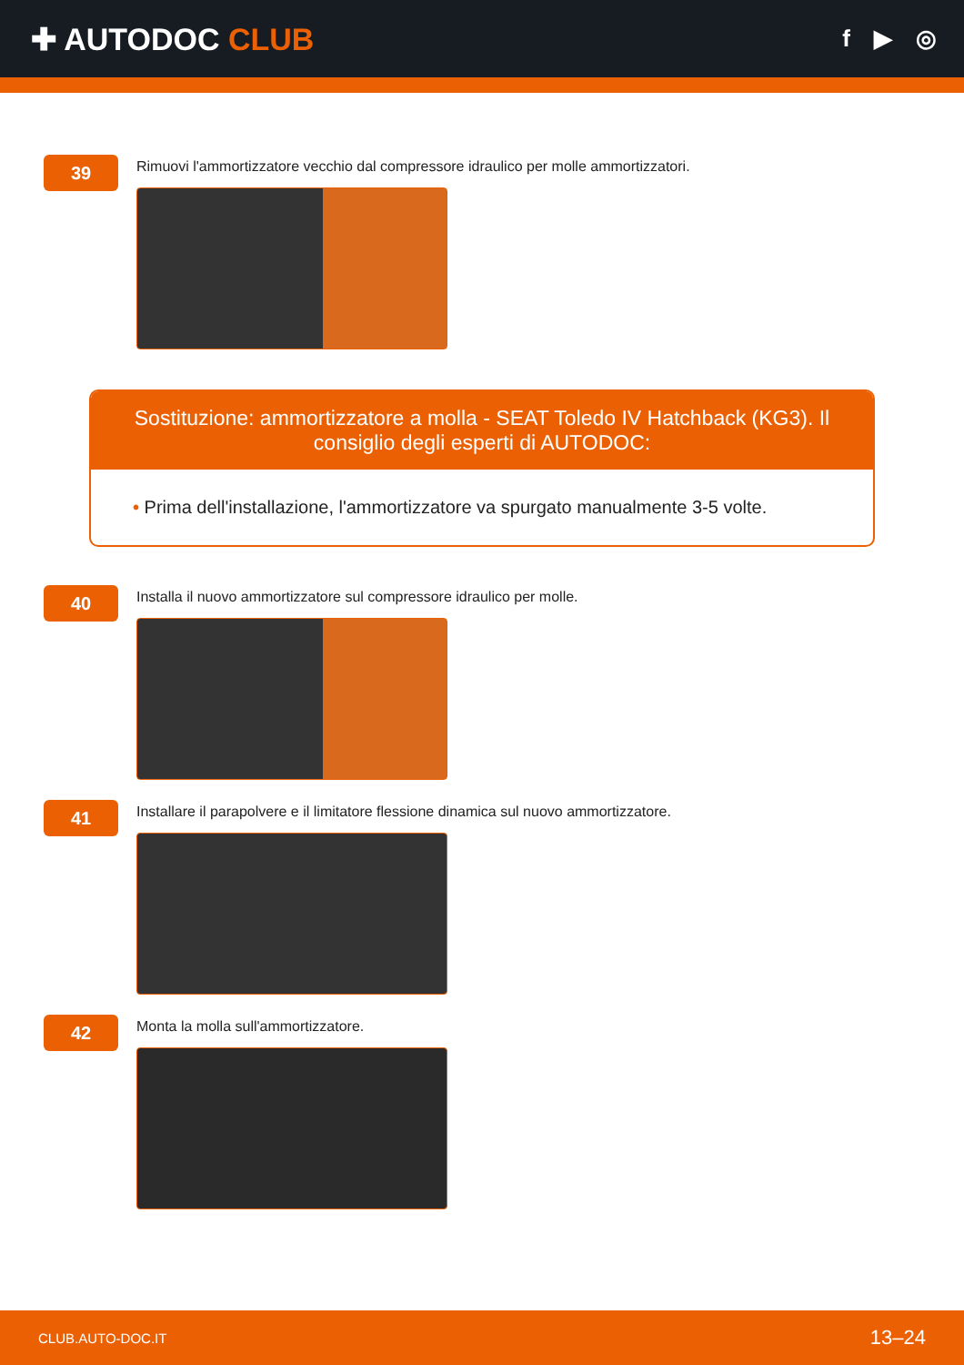✚ AUTODOC CLUB
f ▶ ◎
39
Rimuovi l'ammortizzatore vecchio dal compressore idraulico per molle ammortizzatori.
Sostituzione: ammortizzatore a molla - SEAT Toledo IV Hatchback (KG3). Il consiglio degli esperti di AUTODOC:
• Prima dell'installazione, l'ammortizzatore va spurgato manualmente 3-5 volte.
40
Installa il nuovo ammortizzatore sul compressore idraulico per molle.
41
Installare il parapolvere e il limitatore flessione dinamica sul nuovo ammortizzatore.
42
Monta la molla sull'ammortizzatore.
CLUB.AUTO-DOC.IT 13–24